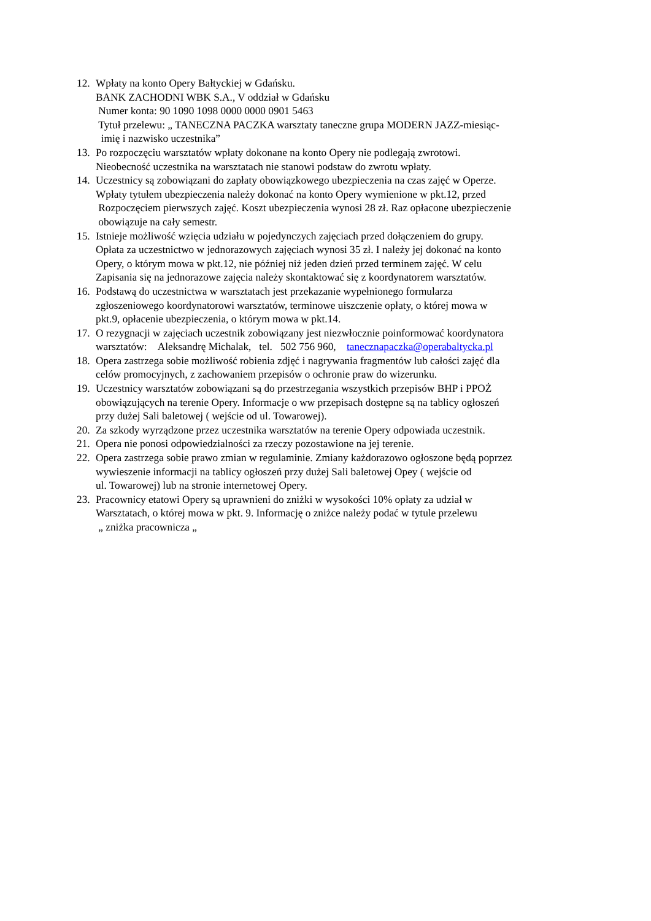12. Wpłaty na konto Opery Bałtyckiej w Gdańsku.
BANK ZACHODNI WBK S.A., V oddział w Gdańsku
Numer konta: 90 1090 1098 0000 0000 0901 5463
Tytuł przelewu: „ TANECZNA PACZKA warsztaty taneczne grupa MODERN JAZZ-miesiąc-
imię i nazwisko uczestnika”
13. Po rozpoczęciu warsztatów wpłaty dokonane na konto Opery nie podlegają zwrotowi.
Nieobecność uczestnika na warsztatach nie stanowi podstaw do zwrotu wpłaty.
14. Uczestnicy są zobowiązani do zapłaty obowiązkowego ubezpieczenia na czas zajęć w Operze.
Wpłaty tytułem ubezpieczenia należy dokonać na konto Opery wymienione w pkt.12, przed
Rozpoczęciem pierwszych zajęć. Koszt ubezpieczenia wynosi 28 zł. Raz opłacone ubezpieczenie
obowiązuje na cały semestr.
15. Istnieje możliwość wzięcia udziału w pojedynczych zajęciach przed dołączeniem do grupy.
Opłata za uczestnictwo w jednorazowych zajęciach wynosi 35 zł. I należy jej dokonać na konto
Opery, o którym mowa w pkt.12, nie później niż jeden dzień przed terminem zajęć. W celu
Zapisania się na jednorazowe zajęcia należy skontaktować się z koordynatorem warsztatów.
16. Podstawą do uczestnictwa w warsztatach jest przekazanie wypełnionego formularza
zgłoszeniowego koordynatorowi warsztatów, terminowe uiszczenie opłaty, o której mowa w
pkt.9, opłacenie ubezpieczenia, o którym mowa w pkt.14.
17. O rezygnacji w zajęciach uczestnik zobowiązany jest niezwłocznie poinformować koordynatora
warsztatów: Aleksandrę Michalak, tel. 502 756 960, tanecznapaczka@operabaltycka.pl
18. Opera zastrzega sobie możliwość robienia zdjęć i nagrywania fragmentów lub całości zajęć dla
celów promocyjnych, z zachowaniem przepisów o ochronie praw do wizerunku.
19. Uczestnicy warsztatów zobowiązani są do przestrzegania wszystkich przepisów BHP i PPOŻ
obowiązujących na terenie Opery. Informacje o ww przepisach dostępne są na tablicy ogłoszeń
przy dużej Sali baletowej ( wejście od ul. Towarowej).
20. Za szkody wyrządzone przez uczestnika warsztatów na terenie Opery odpowiada uczestnik.
21. Opera nie ponosi odpowiedzialności za rzeczy pozostawione na jej terenie.
22. Opera zastrzega sobie prawo zmian w regulaminie. Zmiany każdorazowo ogłoszone będą poprzez
wywieszenie informacji na tablicy ogłoszeń przy dużej Sali baletowej Opey ( wejście od
ul. Towarowej) lub na stronie internetowej Opery.
23. Pracownicy etatowi Opery są uprawnieni do zniżki w wysokości 10% opłaty za udział w
Warsztatach, o której mowa w pkt. 9. Informację o zniżce należy podać w tytule przelewu
„ zniżka pracownicza „